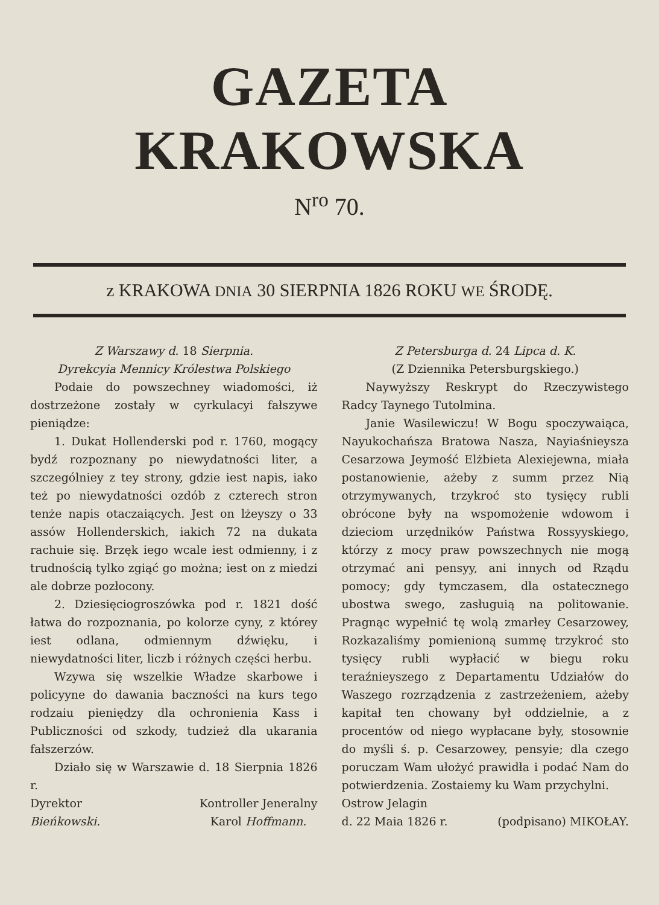GAZETA KRAKOWSKA
N<sup>ro</sup> 70.
z KRAKOWA DNIA 30 SIERPNIA 1826 ROKU WE ŚRODĘ.
Z Warszawy d. 18 Sierpnia.
Dyrekcyia Mennicy Królestwa Polskiego
Podaie do powszechney wiadomości, iż dostrzeżone zostały w cyrkulacyi fałszywe pieniądze:
1. Dukat Hollenderski pod r. 1760, mogący bydź rozpoznany po niewydatności liter, a szczególniey z tey strony, gdzie iest napis, iako też po niewydatności ozdób z czterech stron tenże napis otaczaiących. Jest on lżeyszy o 33 assów Hollenderskich, iakich 72 na dukata rachuie się. Brzęk iego wcale iest odmienny, i z trudnością tylko zgiąć go można; iest on z miedzi ale dobrze pozłocony.
2. Dziesięciogroszówka pod r. 1821 dość łatwa do rozpoznania, po kolorze cyny, z którey iest odlana, odmiennym dźwięku, i niewydatności liter, liczb i różnych części herbu.
Wzywa się wszelkie Władze skarbowe i policyyne do dawania baczności na kurs tego rodzaiu pieniędzy dla ochronienia Kass i Publiczności od szkody, tudzież dla ukarania fałszerzów.
Działo się w Warszawie d. 18 Sierpnia 1826 r.
Dyrektor
Bieńkowski. Kontroller Jeneralny
Karol Hoffmann.
Z Petersburga d. 24 Lipca d. K.
(Z Dziennika Petersburgskiego.)
Naywyższy Reskrypt do Rzeczywistego Radcy Taynego Tutolmina.
Janie Wasilewiczu! W Bogu spoczywaiąca, Nayukochańsza Bratowa Nasza, Nayiaśnieysza Cesarzowa Jeymość Elżbieta Alexiejewna, miała postanowienie, ażeby z summ przez Nią otrzymywanych, trzykroć sto tysięcy rubli obrócone były na wspomożenie wdowom i dzieciom urzędników Państwa Rossyyskiego, którzy z mocy praw powszechnych nie mogą otrzymać ani pensyy, ani innych od Rządu pomocy; gdy tymczasem, dla ostatecznego ubostwa swego, zasługuią na politowanie. Pragnąc wypełnić tę wolą zmarłey Cesarzowey, Rozkazaliśmy pomienioną summę trzykroć sto tysięcy rubli wypłacić w biegu roku teraźnieyszego z Departamentu Udziałów do Waszego rozrządzenia z zastrzeżeniem, ażeby kapitał ten chowany był oddzielnie, a z procentów od niego wypłacane były, stosownie do myśli ś. p. Cesarzowey, pensyie; dla czego poruczam Wam ułożyć prawidła i podać Nam do potwierdzenia. Zostaiemy ku Wam przychylni.
Ostrow Jelagin
d. 22 Maia 1826 r. (podpisano) MIKOŁAY.